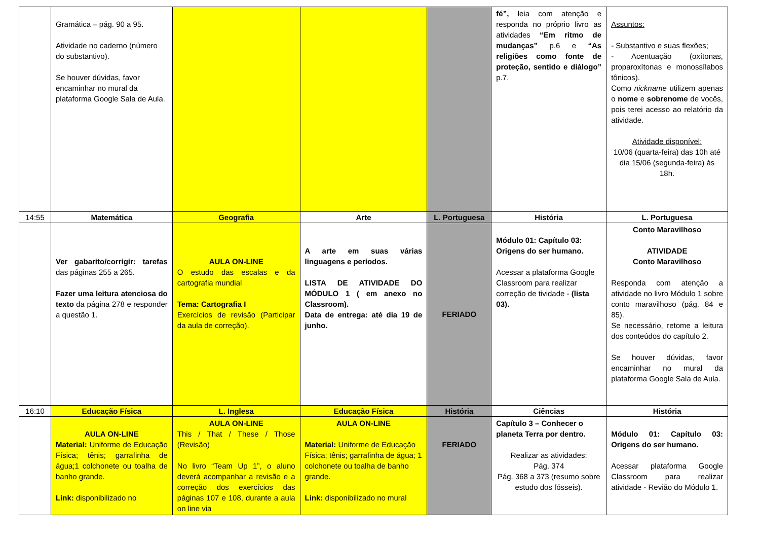| | Gramática – pág. 90 a 95. Atividade no caderno (número do substantivo). Se houver dúvidas, favor encaminhar no mural da plataforma Google Sala de Aula. | | | | fé”, leia com atenção e responda no próprio livro as atividades “Em ritmo de mudanças” p.6 e “As religiões como fonte de proteção, sentido e diálogo” p.7. | Assuntos: - Substantivo e suas flexões; - Acentuação (oxítonas, proparoxítonas e monossílabos tônicos). Como nickname utilizem apenas o nome e sobrenome de vocês, pois terei acesso ao relatório da atividade. Atividade disponível: 10/06 (quarta-feira) das 10h até dia 15/06 (segunda-feira) às 18h. |
| 14:55 | Matemática | Geografia | Arte | L. Portuguesa | História | L. Portuguesa |
| | Ver gabarito/corrigir: tarefas das páginas 255 a 265. Fazer uma leitura atenciosa do texto da página 278 e responder a questão 1. | AULA ON-LINE O estudo das escalas e da cartografia mundial Tema: Cartografia I Exercícios de revisão (Participar da aula de correção). | A arte em suas várias linguagens e períodos. LISTA DE ATIVIDADE DO MÓDULO 1 ( em anexo no Classroom). Data de entrega: até dia 19 de junho. | FERIADO | Módulo 01: Capítulo 03: Origens do ser humano. Acessar a plataforma Google Classroom para realizar correção de tividade - (lista 03). | Conto Maravilhoso ATIVIDADE Conto Maravilhoso Responda com atenção a atividade no livro Módulo 1 sobre conto maravilhoso (pág. 84 e 85). Se necessário, retome a leitura dos conteúdos do capítulo 2. Se houver dúvidas, favor encaminhar no mural da plataforma Google Sala de Aula. |
| 16:10 | Educação Física | L. Inglesa | Educação Física | História | Ciências | História |
| | AULA ON-LINE Material: Uniforme de Educação Física; tênis; garrafinha de água;1 colchonete ou toalha de banho grande. Link: disponibilizado no | AULA ON-LINE This / That / These / Those (Revisão) No livro “Team Up 1”, o aluno deverá acompanhar a revisão e a correção dos exercícios das páginas 107 e 108, durante a aula on line via | AULA ON-LINE Material: Uniforme de Educação Física; tênis; garrafinha de água; 1 colchonete ou toalha de banho grande. Link: disponibilizado no mural | FERIADO | Capítulo 3 – Conhecer o planeta Terra por dentro. Realizar as atividades: Pág. 374 Pág. 368 a 373 (resumo sobre estudo dos fósseis). | Módulo 01: Capítulo 03: Origens do ser humano. Acessar plataforma Google Classroom para realizar atividade - Revião do Módulo 1. |